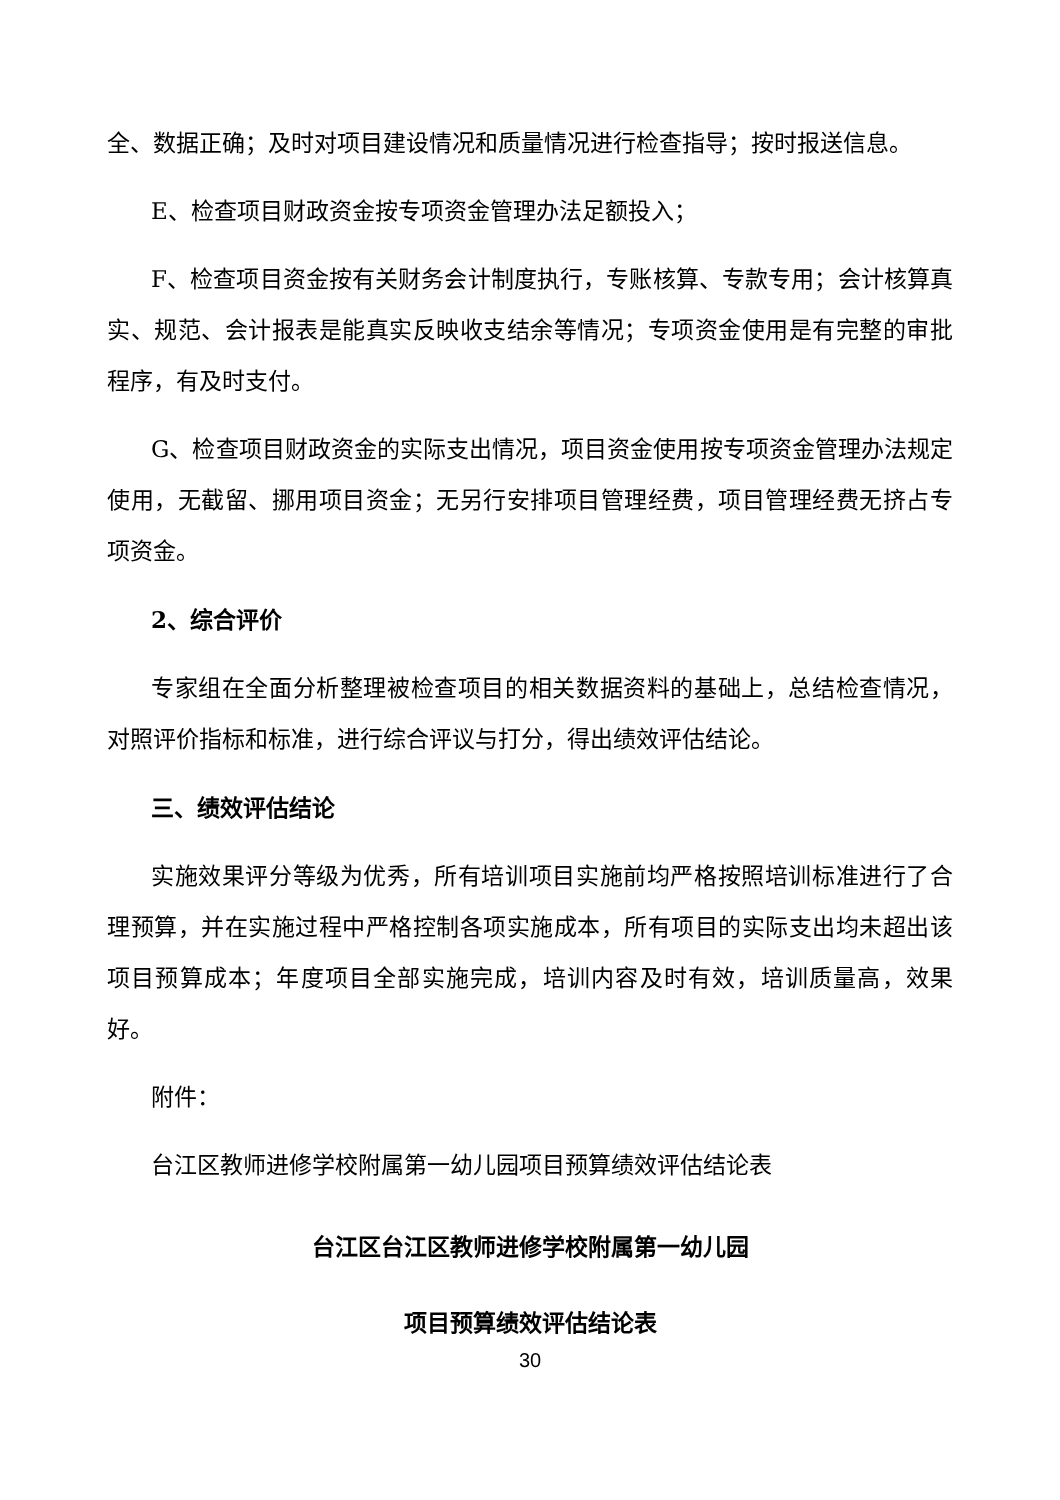全、数据正确；及时对项目建设情况和质量情况进行检查指导；按时报送信息。
E、检查项目财政资金按专项资金管理办法足额投入；
F、检查项目资金按有关财务会计制度执行，专账核算、专款专用；会计核算真实、规范、会计报表是能真实反映收支结余等情况；专项资金使用是有完整的审批程序，有及时支付。
G、检查项目财政资金的实际支出情况，项目资金使用按专项资金管理办法规定使用，无截留、挪用项目资金；无另行安排项目管理经费，项目管理经费无挤占专项资金。
2、综合评价
专家组在全面分析整理被检查项目的相关数据资料的基础上，总结检查情况，对照评价指标和标准，进行综合评议与打分，得出绩效评估结论。
三、绩效评估结论
实施效果评分等级为优秀，所有培训项目实施前均严格按照培训标准进行了合理预算，并在实施过程中严格控制各项实施成本，所有项目的实际支出均未超出该项目预算成本；年度项目全部实施完成，培训内容及时有效，培训质量高，效果好。
附件：
台江区教师进修学校附属第一幼儿园项目预算绩效评估结论表
台江区台江区教师进修学校附属第一幼儿园
项目预算绩效评估结论表
30